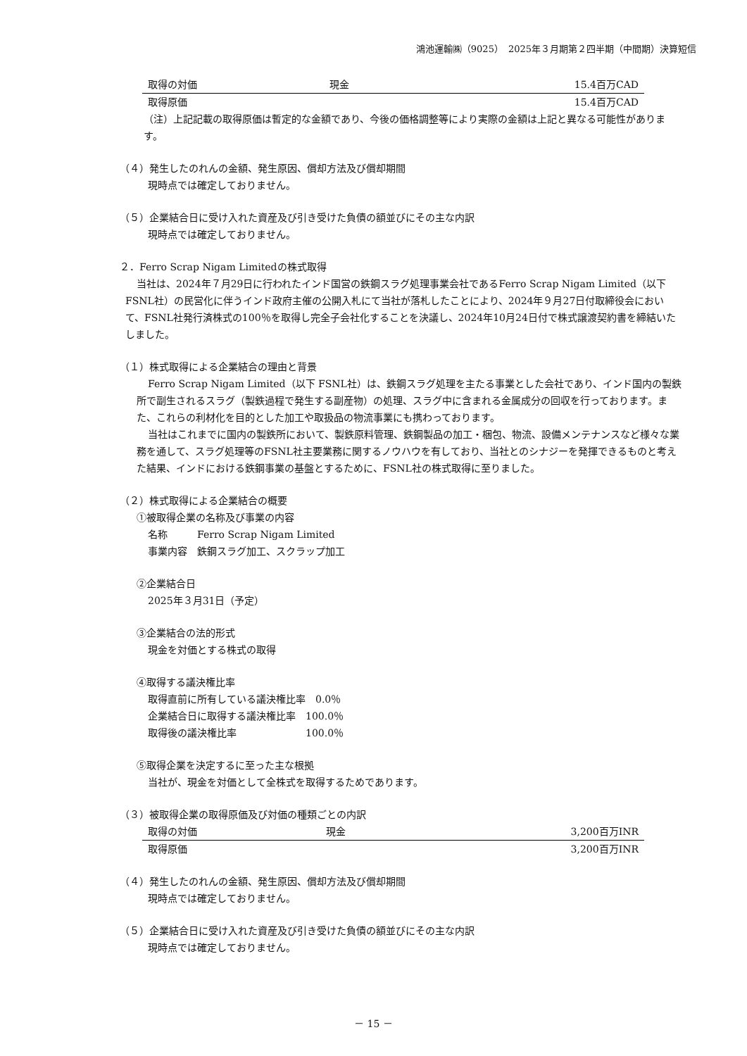鴻池運輸㈱（9025）　2025年３月期第２四半期（中間期）決算短信
| 取得の対価 | 現金 | 15.4百万CAD |
| 取得原価 | | 15.4百万CAD |
（注）上記記載の取得原価は暫定的な金額であり、今後の価格調整等により実際の金額は上記と異なる可能性があります。
（４）発生したのれんの金額、発生原因、償却方法及び償却期間
現時点では確定しておりません。
（５）企業結合日に受け入れた資産及び引き受けた負債の額並びにその主な内訳
現時点では確定しておりません。
２．Ferro Scrap Nigam Limitedの株式取得
当社は、2024年７月29日に行われたインド国営の鉄鋼スラグ処理事業会社であるFerro Scrap Nigam Limited（以下 FSNL社）の民営化に伴うインド政府主催の公開入札にて当社が落札したことにより、2024年９月27日付取締役会において、FSNL社発行済株式の100％を取得し完全子会社化することを決議し、2024年10月24日付で株式譲渡契約書を締結いたしました。
（１）株式取得による企業結合の理由と背景
Ferro Scrap Nigam Limited（以下 FSNL社）は、鉄鋼スラグ処理を主たる事業とした会社であり、インド国内の製鉄所で副生されるスラグ（製鉄過程で発生する副産物）の処理、スラグ中に含まれる金属成分の回収を行っております。また、これらの利材化を目的とした加工や取扱品の物流事業にも携わっております。
当社はこれまでに国内の製鉄所において、製鉄原料管理、鉄鋼製品の加工・梱包、物流、設備メンテナンスなど様々な業務を通して、スラグ処理等のFSNL社主要業務に関するノウハウを有しており、当社とのシナジーを発揮できるものと考えた結果、インドにおける鉄鋼事業の基盤とするために、FSNL社の株式取得に至りました。
（２）株式取得による企業結合の概要
①被取得企業の名称及び事業の内容
名称　　　Ferro Scrap Nigam Limited
事業内容　鉄鋼スラグ加工、スクラップ加工
②企業結合日
2025年３月31日（予定）
③企業結合の法的形式
現金を対価とする株式の取得
④取得する議決権比率
取得直前に所有している議決権比率　0.0％
企業結合日に取得する議決権比率　100.0％
取得後の議決権比率　　　　　　　100.0％
⑤取得企業を決定するに至った主な根拠
当社が、現金を対価として全株式を取得するためであります。
（３）被取得企業の取得原価及び対価の種類ごとの内訳
| 取得の対価 | 現金 | 3,200百万INR |
| 取得原価 | | 3,200百万INR |
（４）発生したのれんの金額、発生原因、償却方法及び償却期間
現時点では確定しておりません。
（５）企業結合日に受け入れた資産及び引き受けた負債の額並びにその主な内訳
現時点では確定しておりません。
－ 15 －